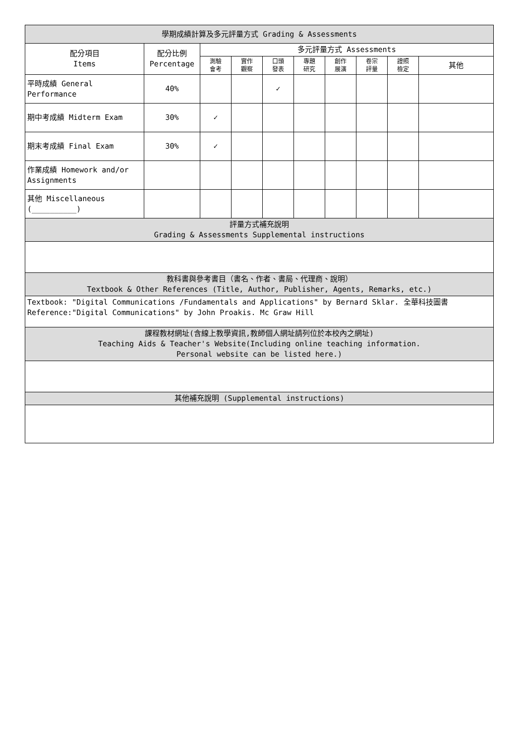| 學期成績計算及多元評量方式 Grading & Assessments | | | | | | | | | |
| --- | --- | --- | --- | --- | --- | --- | --- | --- | --- |
| 配分項目 Items | 配分比例 Percentage | 多元評量方式 Assessments | | | | | | | |
| | | 測驗 會考 | 實作 觀察 | 口頭 發表 | 專題 研究 | 創作 展演 | 卷宗 評量 | 證照 檢定 | 其他 |
| 平時成績 General Performance | 40% | | | ✓ | | | | | |
| 期中考成績 Midterm Exam | 30% | ✓ | | | | | | | |
| 期末考成績 Final Exam | 30% | ✓ | | | | | | | |
| 作業成績 Homework and/or Assignments | | | | | | | | | |
| 其他 Miscellaneous (__________) | | | | | | | | | |
| 評量方式補充說明 Grading & Assessments Supplemental instructions | | | | | | | | | |
| 教科書與參考書目（書名、作者、書局、代理商、說明） Textbook & Other References (Title, Author, Publisher, Agents, Remarks, etc.) | | | | | | | | | |
| Textbook: "Digital Communications /Fundamentals and Applications" by Bernard Sklar. 全華科技圖書 Reference:"Digital Communications" by John Proakis. Mc Graw Hill | | | | | | | | | |
| 課程教材網址(含線上教學資訊,教師個人網址請列位於本校內之網址) Teaching Aids & Teacher's Website(Including online teaching information. Personal website can be listed here.) | | | | | | | | | |
| 其他補充說明 (Supplemental instructions) | | | | | | | | | |